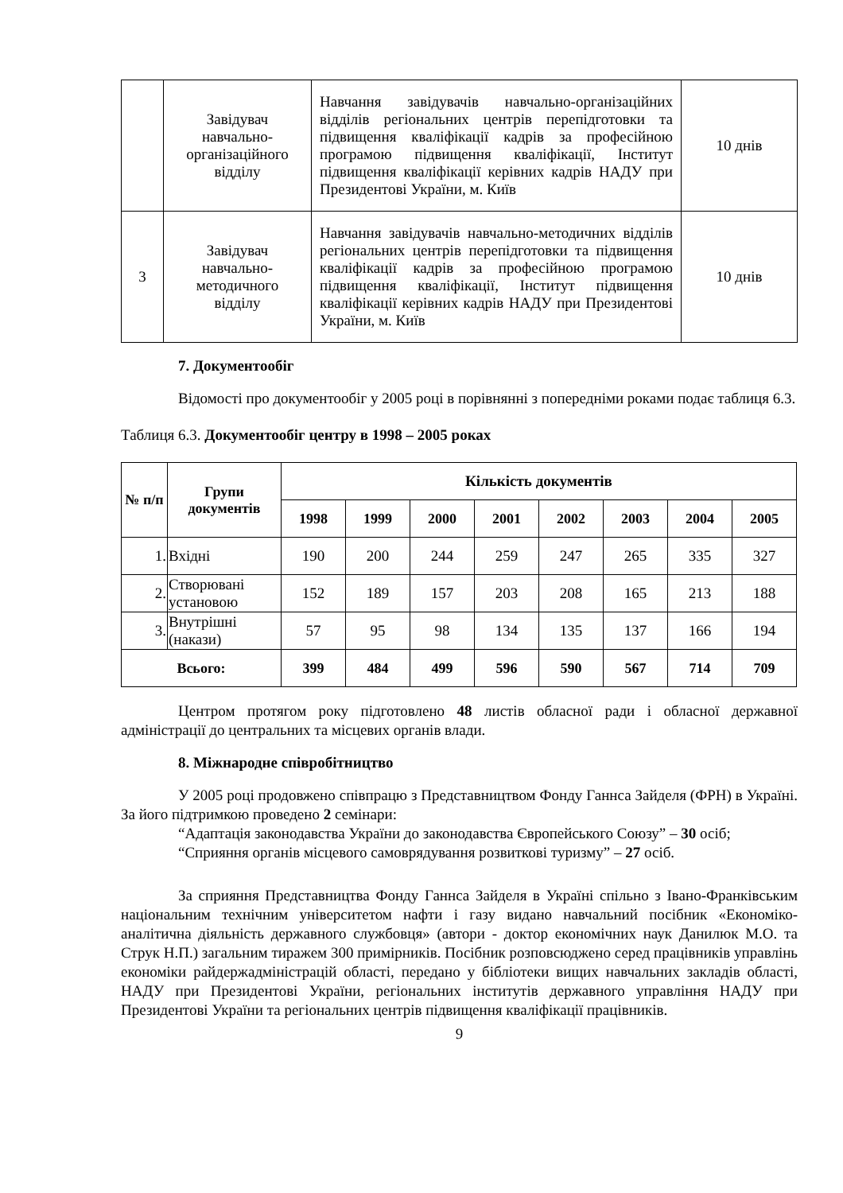| | Завідувач навчально-організаційного відділу | Навчання завідувачів навчально-організаційних відділів регіональних центрів перепідготовки та підвищення кваліфікації кадрів за професійною програмою підвищення кваліфікації, Інститут підвищення кваліфікації керівних кадрів НАДУ при Президентові України, м. Київ | 10 днів |
| 3 | Завідувач навчально-методичного відділу | Навчання завідувачів навчально-методичних відділів регіональних центрів перепідготовки та підвищення кваліфікації кадрів за професійною програмою підвищення кваліфікації, Інститут підвищення кваліфікації керівних кадрів НАДУ при Президентові України, м. Київ | 10 днів |
7. Документообіг
Відомості про документообіг у 2005 році в порівнянні з попередніми роками подає таблиця 6.3.
Таблиця 6.3. Документообіг центру в 1998 – 2005 роках
| № п/п | Групи документів | Кількість документів | | | | | | | |
| --- | --- | --- | --- | --- | --- | --- | --- | --- | --- |
| | | 1998 | 1999 | 2000 | 2001 | 2002 | 2003 | 2004 | 2005 |
| 1. | Вхідні | 190 | 200 | 244 | 259 | 247 | 265 | 335 | 327 |
| 2. | Створювані установою | 152 | 189 | 157 | 203 | 208 | 165 | 213 | 188 |
| 3. | Внутрішні (накази) | 57 | 95 | 98 | 134 | 135 | 137 | 166 | 194 |
| Всього: | | 399 | 484 | 499 | 596 | 590 | 567 | 714 | 709 |
Центром протягом року підготовлено 48 листів обласної ради і обласної державної адміністрації до центральних та місцевих органів влади.
8. Міжнародне співробітництво
У 2005 році продовжено співпрацю з Представництвом Фонду Ганнса Зайделя (ФРН) в Україні. За його підтримкою проведено 2 семінари:
“Адаптація законодавства України до законодавства Європейського Союзу” – 30 осіб;
“Сприяння органів місцевого самоврядування розвиткові туризму” – 27 осіб.
За сприяння Представництва Фонду Ганнса Зайделя в Україні спільно з Івано-Франківським національним технічним університетом нафти і газу видано навчальний посібник «Економіко-аналітична діяльність державного службовця» (автори - доктор економічних наук Данилюк М.О. та Струк Н.П.) загальним тиражем 300 примірників. Посібник розповсюджено серед працівників управлінь економіки райдержадміністрацій області, передано у бібліотеки вищих навчальних закладів області, НАДУ при Президентові України, регіональних інститутів державного управління НАДУ при Президентові України та регіональних центрів підвищення кваліфікації працівників.
9